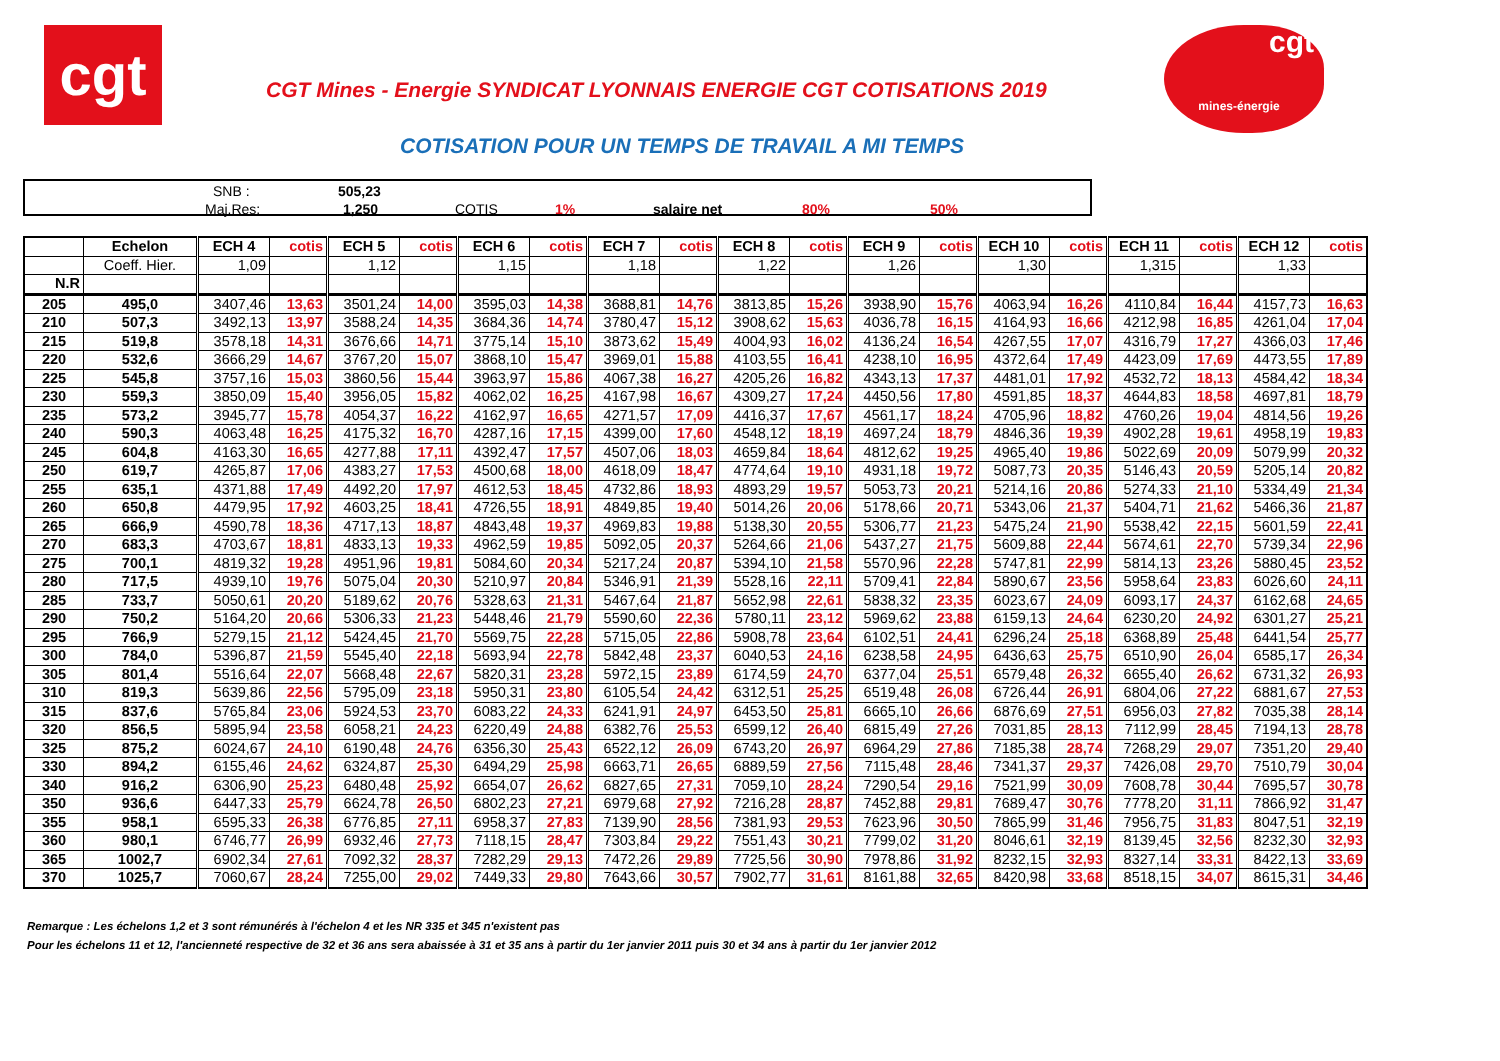cgt
cgt
mines-énergie
CGT Mines - Energie SYNDICAT LYONNAIS ENERGIE CGT COTISATIONS 2019
COTISATION POUR UN TEMPS DE TRAVAIL A MI TEMPS
SNB : 505,23
Maj.Res: 1,250 COTIS 1% salaire net 80% 50%
| | Echelon | ECH 4 | cotis | ECH 5 | cotis | ECH 6 | cotis | ECH 7 | cotis | ECH 8 | cotis | ECH 9 | cotis | ECH 10 | cotis | ECH 11 | cotis | ECH 12 | cotis |
| --- | --- | --- | --- | --- | --- | --- | --- | --- | --- | --- | --- | --- | --- | --- | --- | --- | --- | --- | --- |
| | Coeff. Hier. | 1,09 | | 1,12 | | 1,15 | | 1,18 | | 1,22 | | 1,26 | | 1,30 | | 1,315 | | 1,33 | |
| N.R | | | | | | | | | | | | | | | | | | | |
| 205 | 495,0 | 3407,46 | 13,63 | 3501,24 | 14,00 | 3595,03 | 14,38 | 3688,81 | 14,76 | 3813,85 | 15,26 | 3938,90 | 15,76 | 4063,94 | 16,26 | 4110,84 | 16,44 | 4157,73 | 16,63 |
| 210 | 507,3 | 3492,13 | 13,97 | 3588,24 | 14,35 | 3684,36 | 14,74 | 3780,47 | 15,12 | 3908,62 | 15,63 | 4036,78 | 16,15 | 4164,93 | 16,66 | 4212,98 | 16,85 | 4261,04 | 17,04 |
| 215 | 519,8 | 3578,18 | 14,31 | 3676,66 | 14,71 | 3775,14 | 15,10 | 3873,62 | 15,49 | 4004,93 | 16,02 | 4136,24 | 16,54 | 4267,55 | 17,07 | 4316,79 | 17,27 | 4366,03 | 17,46 |
| 220 | 532,6 | 3666,29 | 14,67 | 3767,20 | 15,07 | 3868,10 | 15,47 | 3969,01 | 15,88 | 4103,55 | 16,41 | 4238,10 | 16,95 | 4372,64 | 17,49 | 4423,09 | 17,69 | 4473,55 | 17,89 |
| 225 | 545,8 | 3757,16 | 15,03 | 3860,56 | 15,44 | 3963,97 | 15,86 | 4067,38 | 16,27 | 4205,26 | 16,82 | 4343,13 | 17,37 | 4481,01 | 17,92 | 4532,72 | 18,13 | 4584,42 | 18,34 |
| 230 | 559,3 | 3850,09 | 15,40 | 3956,05 | 15,82 | 4062,02 | 16,25 | 4167,98 | 16,67 | 4309,27 | 17,24 | 4450,56 | 17,80 | 4591,85 | 18,37 | 4644,83 | 18,58 | 4697,81 | 18,79 |
| 235 | 573,2 | 3945,77 | 15,78 | 4054,37 | 16,22 | 4162,97 | 16,65 | 4271,57 | 17,09 | 4416,37 | 17,67 | 4561,17 | 18,24 | 4705,96 | 18,82 | 4760,26 | 19,04 | 4814,56 | 19,26 |
| 240 | 590,3 | 4063,48 | 16,25 | 4175,32 | 16,70 | 4287,16 | 17,15 | 4399,00 | 17,60 | 4548,12 | 18,19 | 4697,24 | 18,79 | 4846,36 | 19,39 | 4902,28 | 19,61 | 4958,19 | 19,83 |
| 245 | 604,8 | 4163,30 | 16,65 | 4277,88 | 17,11 | 4392,47 | 17,57 | 4507,06 | 18,03 | 4659,84 | 18,64 | 4812,62 | 19,25 | 4965,40 | 19,86 | 5022,69 | 20,09 | 5079,99 | 20,32 |
| 250 | 619,7 | 4265,87 | 17,06 | 4383,27 | 17,53 | 4500,68 | 18,00 | 4618,09 | 18,47 | 4774,64 | 19,10 | 4931,18 | 19,72 | 5087,73 | 20,35 | 5146,43 | 20,59 | 5205,14 | 20,82 |
| 255 | 635,1 | 4371,88 | 17,49 | 4492,20 | 17,97 | 4612,53 | 18,45 | 4732,86 | 18,93 | 4893,29 | 19,57 | 5053,73 | 20,21 | 5214,16 | 20,86 | 5274,33 | 21,10 | 5334,49 | 21,34 |
| 260 | 650,8 | 4479,95 | 17,92 | 4603,25 | 18,41 | 4726,55 | 18,91 | 4849,85 | 19,40 | 5014,26 | 20,06 | 5178,66 | 20,71 | 5343,06 | 21,37 | 5404,71 | 21,62 | 5466,36 | 21,87 |
| 265 | 666,9 | 4590,78 | 18,36 | 4717,13 | 18,87 | 4843,48 | 19,37 | 4969,83 | 19,88 | 5138,30 | 20,55 | 5306,77 | 21,23 | 5475,24 | 21,90 | 5538,42 | 22,15 | 5601,59 | 22,41 |
| 270 | 683,3 | 4703,67 | 18,81 | 4833,13 | 19,33 | 4962,59 | 19,85 | 5092,05 | 20,37 | 5264,66 | 21,06 | 5437,27 | 21,75 | 5609,88 | 22,44 | 5674,61 | 22,70 | 5739,34 | 22,96 |
| 275 | 700,1 | 4819,32 | 19,28 | 4951,96 | 19,81 | 5084,60 | 20,34 | 5217,24 | 20,87 | 5394,10 | 21,58 | 5570,96 | 22,28 | 5747,81 | 22,99 | 5814,13 | 23,26 | 5880,45 | 23,52 |
| 280 | 717,5 | 4939,10 | 19,76 | 5075,04 | 20,30 | 5210,97 | 20,84 | 5346,91 | 21,39 | 5528,16 | 22,11 | 5709,41 | 22,84 | 5890,67 | 23,56 | 5958,64 | 23,83 | 6026,60 | 24,11 |
| 285 | 733,7 | 5050,61 | 20,20 | 5189,62 | 20,76 | 5328,63 | 21,31 | 5467,64 | 21,87 | 5652,98 | 22,61 | 5838,32 | 23,35 | 6023,67 | 24,09 | 6093,17 | 24,37 | 6162,68 | 24,65 |
| 290 | 750,2 | 5164,20 | 20,66 | 5306,33 | 21,23 | 5448,46 | 21,79 | 5590,60 | 22,36 | 5780,11 | 23,12 | 5969,62 | 23,88 | 6159,13 | 24,64 | 6230,20 | 24,92 | 6301,27 | 25,21 |
| 295 | 766,9 | 5279,15 | 21,12 | 5424,45 | 21,70 | 5569,75 | 22,28 | 5715,05 | 22,86 | 5908,78 | 23,64 | 6102,51 | 24,41 | 6296,24 | 25,18 | 6368,89 | 25,48 | 6441,54 | 25,77 |
| 300 | 784,0 | 5396,87 | 21,59 | 5545,40 | 22,18 | 5693,94 | 22,78 | 5842,48 | 23,37 | 6040,53 | 24,16 | 6238,58 | 24,95 | 6436,63 | 25,75 | 6510,90 | 26,04 | 6585,17 | 26,34 |
| 305 | 801,4 | 5516,64 | 22,07 | 5668,48 | 22,67 | 5820,31 | 23,28 | 5972,15 | 23,89 | 6174,59 | 24,70 | 6377,04 | 25,51 | 6579,48 | 26,32 | 6655,40 | 26,62 | 6731,32 | 26,93 |
| 310 | 819,3 | 5639,86 | 22,56 | 5795,09 | 23,18 | 5950,31 | 23,80 | 6105,54 | 24,42 | 6312,51 | 25,25 | 6519,48 | 26,08 | 6726,44 | 26,91 | 6804,06 | 27,22 | 6881,67 | 27,53 |
| 315 | 837,6 | 5765,84 | 23,06 | 5924,53 | 23,70 | 6083,22 | 24,33 | 6241,91 | 24,97 | 6453,50 | 25,81 | 6665,10 | 26,66 | 6876,69 | 27,51 | 6956,03 | 27,82 | 7035,38 | 28,14 |
| 320 | 856,5 | 5895,94 | 23,58 | 6058,21 | 24,23 | 6220,49 | 24,88 | 6382,76 | 25,53 | 6599,12 | 26,40 | 6815,49 | 27,26 | 7031,85 | 28,13 | 7112,99 | 28,45 | 7194,13 | 28,78 |
| 325 | 875,2 | 6024,67 | 24,10 | 6190,48 | 24,76 | 6356,30 | 25,43 | 6522,12 | 26,09 | 6743,20 | 26,97 | 6964,29 | 27,86 | 7185,38 | 28,74 | 7268,29 | 29,07 | 7351,20 | 29,40 |
| 330 | 894,2 | 6155,46 | 24,62 | 6324,87 | 25,30 | 6494,29 | 25,98 | 6663,71 | 26,65 | 6889,59 | 27,56 | 7115,48 | 28,46 | 7341,37 | 29,37 | 7426,08 | 29,70 | 7510,79 | 30,04 |
| 340 | 916,2 | 6306,90 | 25,23 | 6480,48 | 25,92 | 6654,07 | 26,62 | 6827,65 | 27,31 | 7059,10 | 28,24 | 7290,54 | 29,16 | 7521,99 | 30,09 | 7608,78 | 30,44 | 7695,57 | 30,78 |
| 350 | 936,6 | 6447,33 | 25,79 | 6624,78 | 26,50 | 6802,23 | 27,21 | 6979,68 | 27,92 | 7216,28 | 28,87 | 7452,88 | 29,81 | 7689,47 | 30,76 | 7778,20 | 31,11 | 7866,92 | 31,47 |
| 355 | 958,1 | 6595,33 | 26,38 | 6776,85 | 27,11 | 6958,37 | 27,83 | 7139,90 | 28,56 | 7381,93 | 29,53 | 7623,96 | 30,50 | 7865,99 | 31,46 | 7956,75 | 31,83 | 8047,51 | 32,19 |
| 360 | 980,1 | 6746,77 | 26,99 | 6932,46 | 27,73 | 7118,15 | 28,47 | 7303,84 | 29,22 | 7551,43 | 30,21 | 7799,02 | 31,20 | 8046,61 | 32,19 | 8139,45 | 32,56 | 8232,30 | 32,93 |
| 365 | 1002,7 | 6902,34 | 27,61 | 7092,32 | 28,37 | 7282,29 | 29,13 | 7472,26 | 29,89 | 7725,56 | 30,90 | 7978,86 | 31,92 | 8232,15 | 32,93 | 8327,14 | 33,31 | 8422,13 | 33,69 |
| 370 | 1025,7 | 7060,67 | 28,24 | 7255,00 | 29,02 | 7449,33 | 29,80 | 7643,66 | 30,57 | 7902,77 | 31,61 | 8161,88 | 32,65 | 8420,98 | 33,68 | 8518,15 | 34,07 | 8615,31 | 34,46 |
Remarque : Les échelons 1,2 et 3 sont rémunérés à l'échelon 4 et les NR 335 et 345 n'existent pas
Pour les échelons 11 et 12, l'ancienneté respective de 32 et 36 ans sera abaissée à 31 et 35 ans à partir du 1er janvier 2011 puis 30 et 34 ans à partir du 1er janvier 2012